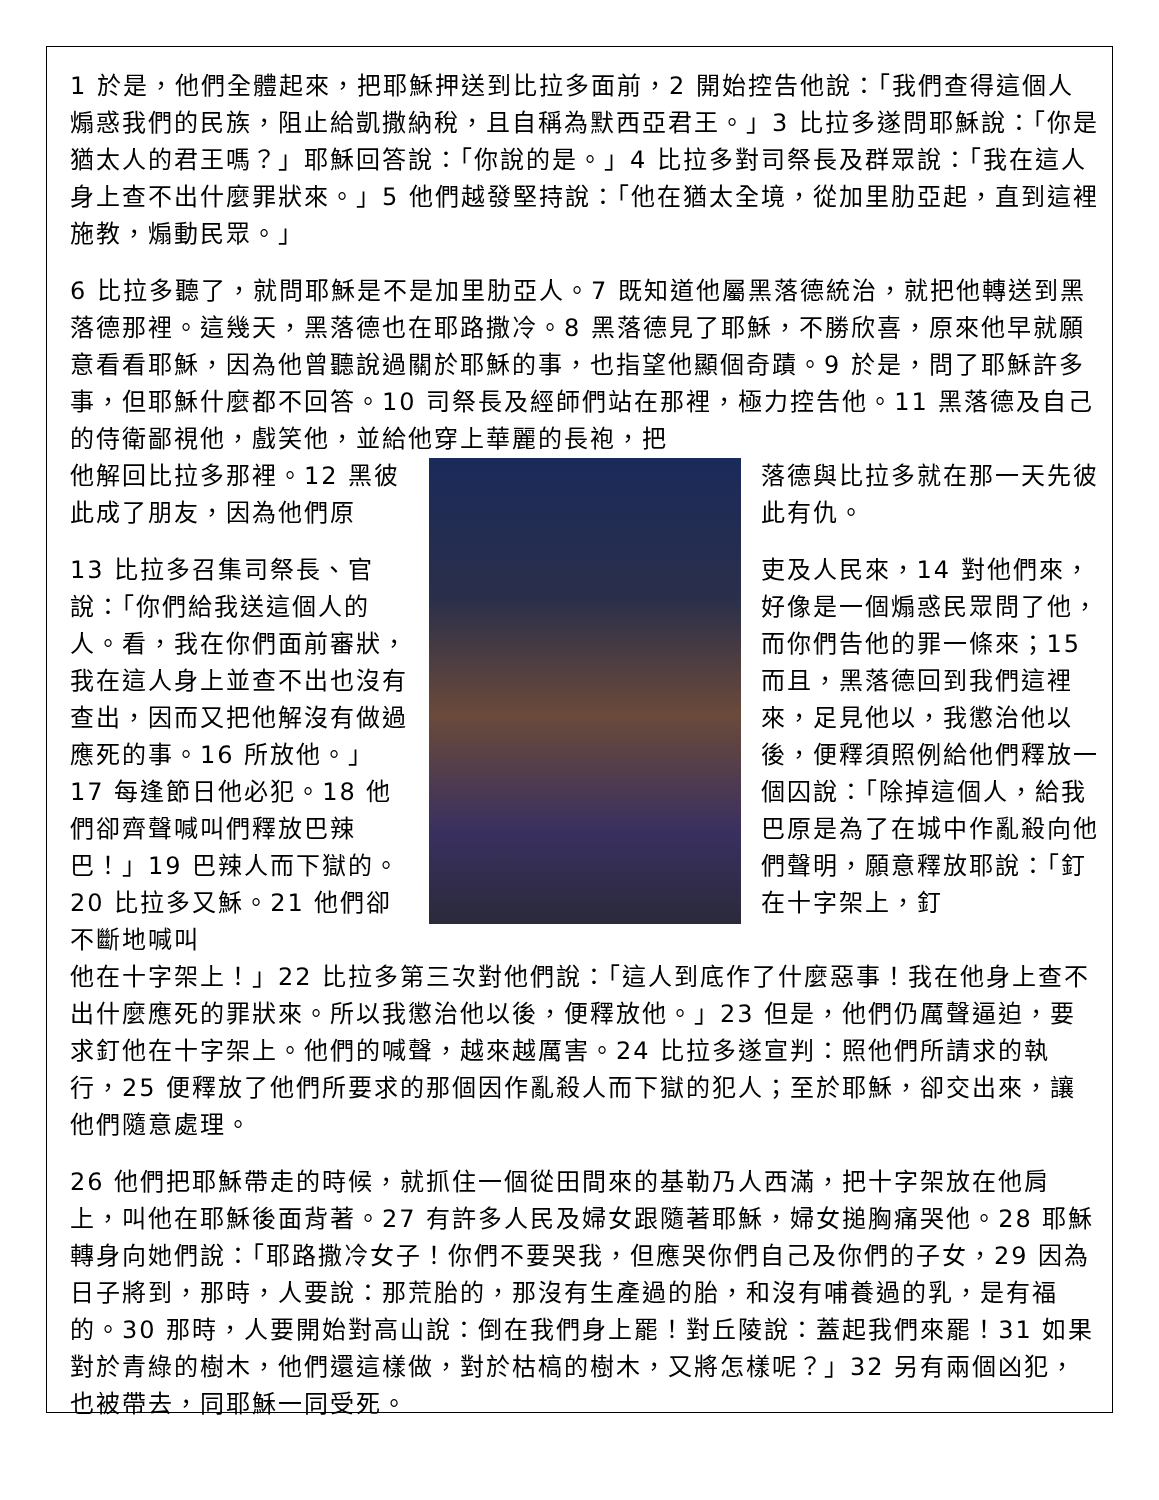1 於是，他們全體起來，把耶穌押送到比拉多面前，2 開始控告他說：「我們查得這個人煽惑我們的民族，阻止給凱撒納稅，且自稱為默西亞君王。」3 比拉多遂問耶穌說：「你是猶太人的君王嗎？」耶穌回答說：「你說的是。」4 比拉多對司祭長及群眾說：「我在這人身上查不出什麼罪狀來。」5 他們越發堅持說：「他在猶太全境，從加里肋亞起，直到這裡施教，煽動民眾。」
6 比拉多聽了，就問耶穌是不是加里肋亞人。7 既知道他屬黑落德統治，就把他轉送到黑落德那裡。這幾天，黑落德也在耶路撒冷。8 黑落德見了耶穌，不勝欣喜，原來他早就願意看看耶穌，因為他曾聽說過關於耶穌的事，也指望他顯個奇蹟。9 於是，問了耶穌許多事，但耶穌什麼都不回答。10 司祭長及經師們站在那裡，極力控告他。11 黑落德及自己的侍衛鄙視他，戲笑他，並給他穿上華麗的長袍，把
他解回比拉多那裡。12 黑彼此成了朋友，因為他們原
13 比拉多召集司祭長、官說：「你們給我送這個人的人。看，我在你們面前審狀，我在這人身上並查不出也沒有查出，因而又把他解沒有做過應死的事。16 所放他。」17 每逢節日他必犯。18 他們卻齊聲喊叫們釋放巴辣巴！」19 巴辣人而下獄的。20 比拉多又穌。21 他們卻不斷地喊叫
落德與比拉多就在那一天先彼此有仇。
吏及人民來，14 對他們來，好像是一個煽惑民眾問了他，而你們告他的罪一條來；15 而且，黑落德回到我們這裡來，足見他以，我懲治他以後，便釋須照例給他們釋放一個囚說：「除掉這個人，給我巴原是為了在城中作亂殺向他們聲明，願意釋放耶說：「釘在十字架上，釘
他在十字架上！」22 比拉多第三次對他們說：「這人到底作了什麼惡事！我在他身上查不出什麼應死的罪狀來。所以我懲治他以後，便釋放他。」23 但是，他們仍厲聲逼迫，要求釘他在十字架上。他們的喊聲，越來越厲害。24 比拉多遂宣判：照他們所請求的執行，25 便釋放了他們所要求的那個因作亂殺人而下獄的犯人；至於耶穌，卻交出來，讓他們隨意處理。
26 他們把耶穌帶走的時候，就抓住一個從田間來的基勒乃人西滿，把十字架放在他肩上，叫他在耶穌後面背著。27 有許多人民及婦女跟隨著耶穌，婦女搥胸痛哭他。28 耶穌轉身向她們說：「耶路撒冷女子！你們不要哭我，但應哭你們自己及你們的子女，29 因為日子將到，那時，人要說：那荒胎的，那沒有生產過的胎，和沒有哺養過的乳，是有福的。30 那時，人要開始對高山說：倒在我們身上罷！對丘陵說：蓋起我們來罷！31 如果對於青綠的樹木，他們還這樣做，對於枯槁的樹木，又將怎樣呢？」32 另有兩個凶犯，也被帶去，同耶穌一同受死。